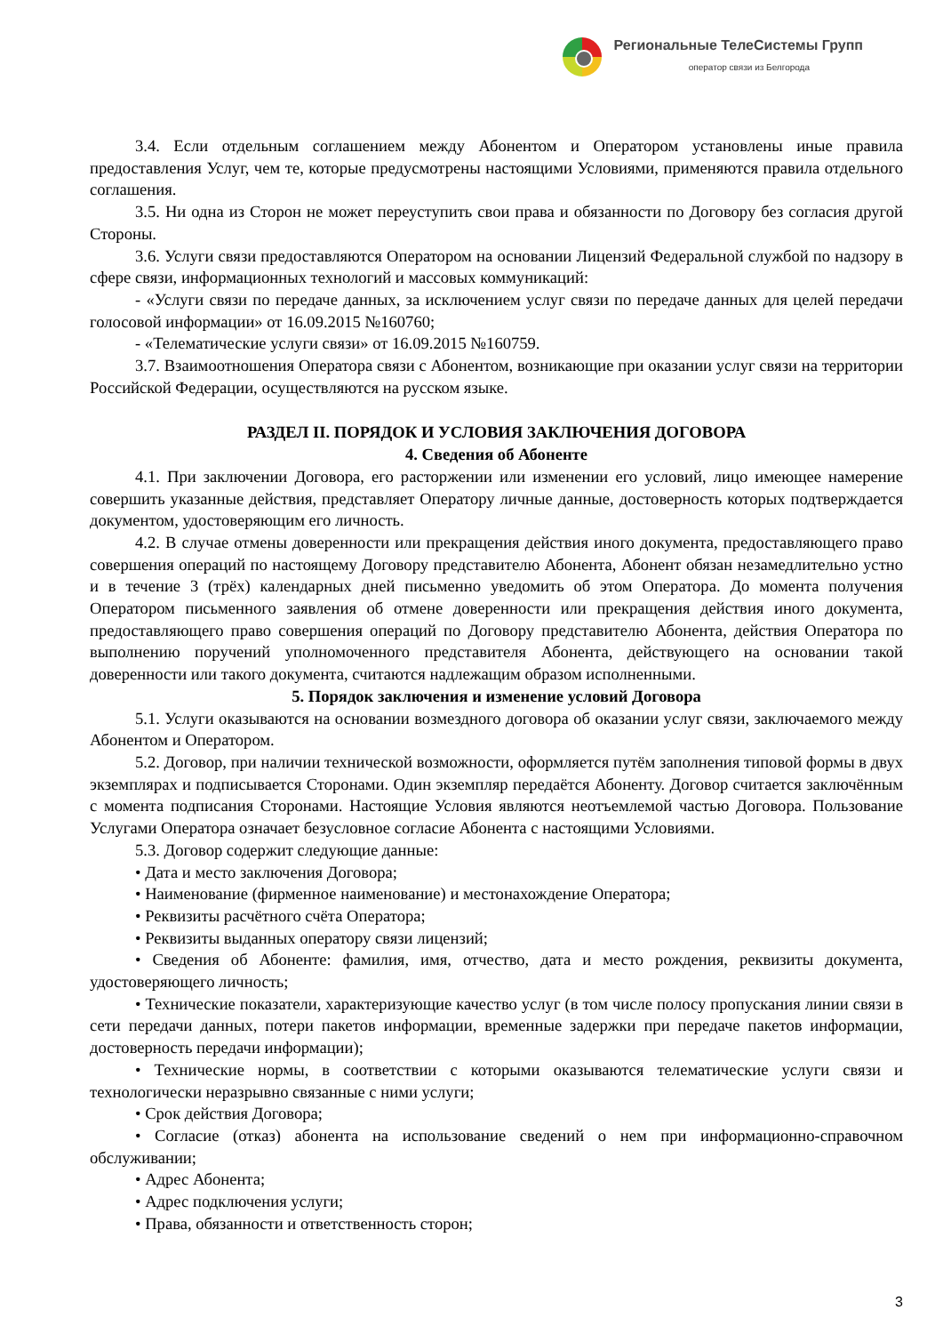Региональные ТелеСистемы Групп
оператор связи из Белгорода
3.4. Если отдельным соглашением между Абонентом и Оператором установлены иные правила предоставления Услуг, чем те, которые предусмотрены настоящими Условиями, применяются правила отдельного соглашения.
3.5. Ни одна из Сторон не может переуступить свои права и обязанности по Договору без согласия другой Стороны.
3.6. Услуги связи предоставляются Оператором на основании Лицензий Федеральной службой по надзору в сфере связи, информационных технологий и массовых коммуникаций:
- «Услуги связи по передаче данных, за исключением услуг связи по передаче данных для целей передачи голосовой информации» от 16.09.2015 №160760;
- «Телематические услуги связи» от 16.09.2015 №160759.
3.7. Взаимоотношения Оператора связи с Абонентом, возникающие при оказании услуг связи на территории Российской Федерации, осуществляются на русском языке.
РАЗДЕЛ II. ПОРЯДОК И УСЛОВИЯ ЗАКЛЮЧЕНИЯ ДОГОВОРА
4. Сведения об Абоненте
4.1. При заключении Договора, его расторжении или изменении его условий, лицо имеющее намерение совершить указанные действия, представляет Оператору личные данные, достоверность которых подтверждается документом, удостоверяющим его личность.
4.2. В случае отмены доверенности или прекращения действия иного документа, предоставляющего право совершения операций по настоящему Договору представителю Абонента, Абонент обязан незамедлительно устно и в течение 3 (трёх) календарных дней письменно уведомить об этом Оператора. До момента получения Оператором письменного заявления об отмене доверенности или прекращения действия иного документа, предоставляющего право совершения операций по Договору представителю Абонента, действия Оператора по выполнению поручений уполномоченного представителя Абонента, действующего на основании такой доверенности или такого документа, считаются надлежащим образом исполненными.
5. Порядок заключения и изменение условий Договора
5.1. Услуги оказываются на основании возмездного договора об оказании услуг связи, заключаемого между Абонентом и Оператором.
5.2. Договор, при наличии технической возможности, оформляется путём заполнения типовой формы в двух экземплярах и подписывается Сторонами. Один экземпляр передаётся Абоненту. Договор считается заключённым с момента подписания Сторонами. Настоящие Условия являются неотъемлемой частью Договора. Пользование Услугами Оператора означает безусловное согласие Абонента с настоящими Условиями.
5.3. Договор содержит следующие данные:
• Дата и место заключения Договора;
• Наименование (фирменное наименование) и местонахождение Оператора;
• Реквизиты расчётного счёта Оператора;
• Реквизиты выданных оператору связи лицензий;
• Сведения об Абоненте: фамилия, имя, отчество, дата и место рождения, реквизиты документа, удостоверяющего личность;
• Технические показатели, характеризующие качество услуг (в том числе полосу пропускания линии связи в сети передачи данных, потери пакетов информации, временные задержки при передаче пакетов информации, достоверность передачи информации);
• Технические нормы, в соответствии с которыми оказываются телематические услуги связи и технологически неразрывно связанные с ними услуги;
• Срок действия Договора;
• Согласие (отказ) абонента на использование сведений о нем при информационно-справочном обслуживании;
• Адрес Абонента;
• Адрес подключения услуги;
• Права, обязанности и ответственность сторон;
3